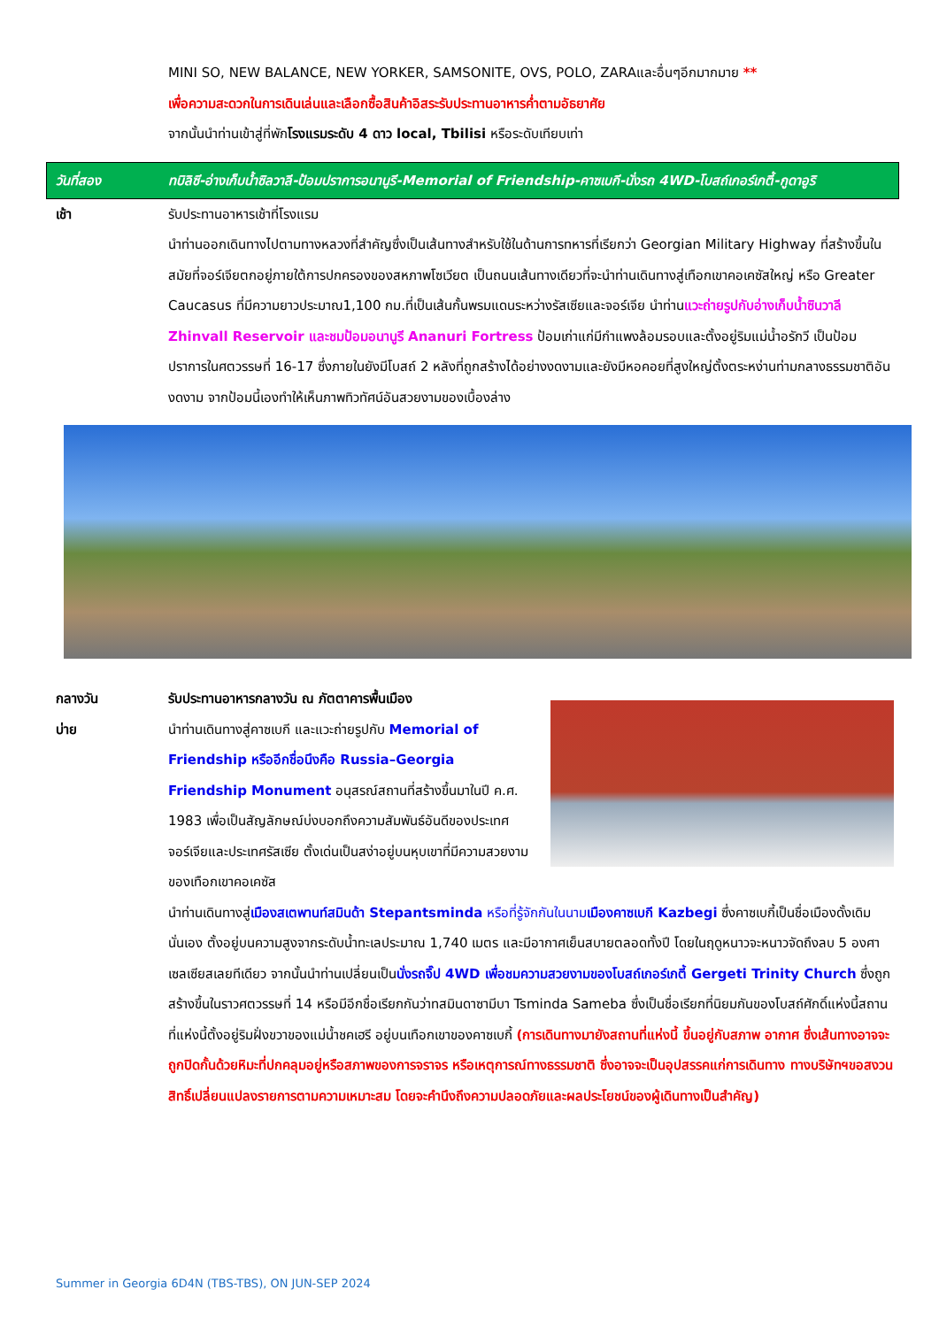MINI SO, NEW BALANCE, NEW YORKER, SAMSONITE, OVS, POLO, ZARAและอื่นๆอีกมากมาย **
เพื่อความสะดวกในการเดินเล่นและเลือกซื้อสินค้าอิสระรับประทานอาหารค่ำตามอัธยาศัย
จากนั้นนำท่านเข้าสู่ที่พักโรงแรมระดับ 4 ดาว local, Tbilisi หรือระดับเทียบเท่า
วันที่สอง ทบิลิซี-อ่างเก็บน้ำซิลวาลี-ป้อมปราการอนานูรี-Memorial of Friendship-คาซเบกี-นั่งรถ 4WD-โบสถ์เกอร์เกตี้-กูดาอูริ
เช้า รับประทานอาหารเช้าที่โรงแรม
นำท่านออกเดินทางไปตามทางหลวงที่สำคัญซึ่งเป็นเส้นทางสำหรับใช้ในด้านการทหารที่เรียกว่า Georgian Military Highway ที่สร้างขึ้นในสมัยที่จอร์เจียตกอยู่ภายใต้การปกครองของสหภาพโซเวียต เป็นถนนเส้นทางเดียวที่จะนำท่านเดินทางสู่เทือกเขาคอเคซัสใหญ่ หรือ Greater Caucasus ที่มีความยาวประมาณ1,100 กม.ที่เป็นเส้นกั้นพรมแดนระหว่างรัสเซียและจอร์เจีย นำท่านแวะถ่ายรูปกับอ่างเก็บน้ำซินวาลี Zhinvall Reservoir และชมป้อมอนานูรี Ananuri Fortress ป้อมเก่าแก่มีกำแพงล้อมรอบและตั้งอยู่ริมแม่น้ำอรักวี เป็นป้อมปราการในศตวรรษที่ 16-17 ซึ่งภายในยังมีโบสถ์ 2 หลังที่ถูกสร้างได้อย่างงดงามและยังมีหอคอยที่สูงใหญ่ตั้งตระหง่านท่ามกลางธรรมชาติอันงดงาม จากป้อมนี้เองทำให้เห็นภาพทิวทัศน์อันสวยงามของเบื้องล่าง
กลางวัน
บ่าย
รับประทานอาหารกลางวัน ณ ภัตตาคารพื้นเมือง
นำท่านเดินทางสู่คาซเบกี และแวะถ่ายรูปกับ Memorial of Friendship หรืออีกชื่อนึงคือ Russia–Georgia Friendship Monument อนุสรณ์สถานที่สร้างขึ้นมาในปี ค.ศ. 1983 เพื่อเป็นสัญลักษณ์บ่งบอกถึงความสัมพันธ์อันดีของประเทศจอร์เจียและประเทศรัสเซีย ตั้งเด่นเป็นสง่าอยู่บนหุบเขาที่มีความสวยงามของเทือกเขาคอเคซัส
นำท่านเดินทางสู่เมืองสเตพานท์สมินด้า Stepantsminda หรือที่รู้จักกันในนาม เมืองคาซเบกี Kazbegi ซึ่งคาซเบกี้เป็นชื่อเมืองดั้งเดิมนั่นเอง ตั้งอยู่บนความสูงจากระดับน้ำทะเลประมาณ 1,740 เมตร และมีอากาศเย็นสบายตลอดทั้งปี โดยในฤดูหนาวจะหนาวจัดถึงลบ 5 องศาเซลเซียสเลยทีเดียว จากนั้นนำท่านเปลี่ยนเป็นนั่งรถจิ๊ป 4WD เพื่อชมความสวยงามของโบสถ์เกอร์เกตี้ Gergeti Trinity Church ซึ่งถูกสร้างขึ้นในราวศตวรรษที่ 14 หรือมีอีกชื่อเรียกกันว่าทสมินดาซามีบา Tsminda Sameba ซึ่งเป็นชื่อเรียกที่นิยมกันของโบสถ์ศักดิ์แห่งนี้สถานที่แห่งนี้ตั้งอยู่ริมฝั่งขวาของแม่น้ำชคเฮรี อยู่บนเทือกเขาของคาซเบกี้ (การเดินทางมายังสถานที่แห่งนี้ ขึ้นอยู่กับสภาพ อากาศ ซึ่งเส้นทางอาจจะถูกปิดกั้นด้วยหิมะที่ปกคลุมอยู่หรือสภาพของการจราจร หรือเหตุการณ์ทางธรรมชาติ ซึ่งอาจจะเป็นอุปสรรคแก่การเดินทาง ทางบริษัทฯขอสงวนสิทธิ์เปลี่ยนแปลงรายการตามความเหมาะสม โดยจะคำนึงถึงความปลอดภัยและผลประโยชน์ของผู้เดินทางเป็นสำคัญ)
Summer in Georgia 6D4N (TBS-TBS), ON JUN-SEP 2024